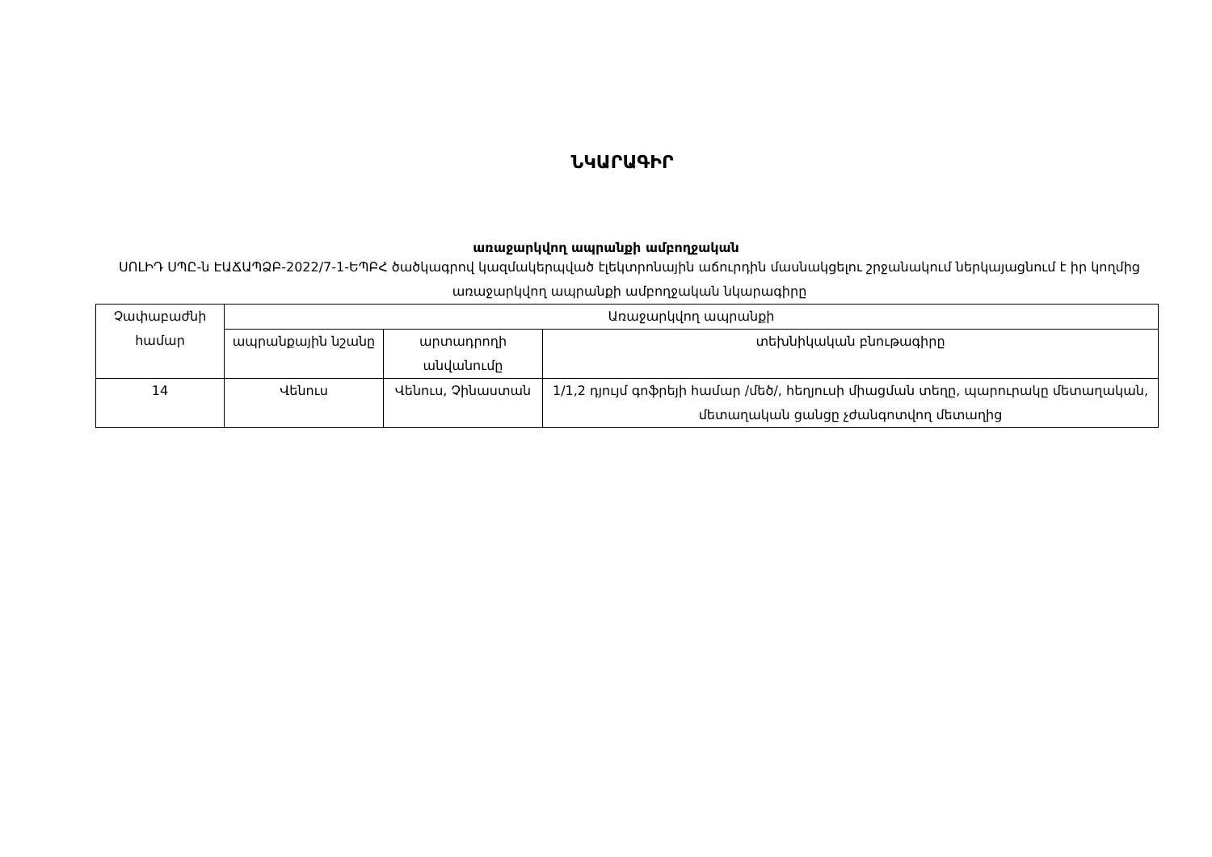ՆԿԱՐԱԳԻՐ
առաջարկվող ապրանքի ամբողջական
ՍՈԼԻԴ ՍՊԸ-ն ԷԱՃԱՊՁԲ-2022/7-1-ԵՊԲՀ ծածկագրով կազմակերպված էլեկտրոնային աճուրդին մասնակցելու շրջանակում ներկայացնում է իր կողմից առաջարկվող ապրանքի ամբողջական նկարագիրը
| Չափաբաժնի համար | Առաջարկվող ապրանքի | | |
| --- | --- | --- | --- |
| | ապրանքային նշանը | արտադրողի անվանումը | տեխնիկական բնութագիրը |
| 14 | Վենուս | Վենուս, Չինաստան | 1/1,2 դյույմ գոֆրեյի համար /մեծ/, հեղյուսի միացման տեղը, պարուրակը մետաղական, մետաղական ցանցը չժանգոտվող մետաղից |